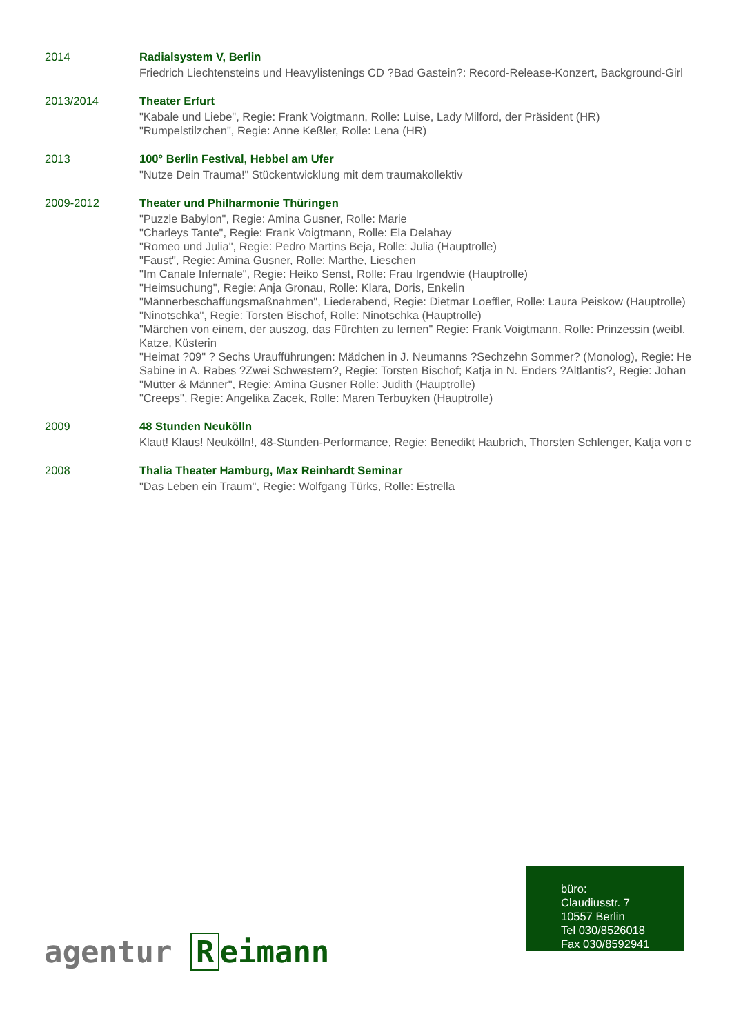2014 Radialsystem V, Berlin
Friedrich Liechtensteins und Heavylistenings CD ?Bad Gastein?: Record-Release-Konzert, Background-Girl
2013/2014 Theater Erfurt
"Kabale und Liebe", Regie: Frank Voigtmann, Rolle: Luise, Lady Milford, der Präsident (HR)
"Rumpelstilzchen", Regie: Anne Keßler, Rolle: Lena (HR)
2013 100° Berlin Festival, Hebbel am Ufer
"Nutze Dein Trauma!" Stückentwicklung mit dem traumakollektiv
2009-2012 Theater und Philharmonie Thüringen
"Puzzle Babylon", Regie: Amina Gusner, Rolle: Marie
"Charleys Tante", Regie: Frank Voigtmann, Rolle: Ela Delahay
"Romeo und Julia", Regie: Pedro Martins Beja, Rolle: Julia (Hauptrolle)
"Faust", Regie: Amina Gusner, Rolle: Marthe, Lieschen
"Im Canale Infernale", Regie: Heiko Senst, Rolle: Frau Irgendwie (Hauptrolle)
"Heimsuchung", Regie: Anja Gronau, Rolle: Klara, Doris, Enkelin
"Männerbeschaffungsmaßnahmen", Liederabend, Regie: Dietmar Loeffler, Rolle: Laura Peiskow (Hauptrolle)
"Ninotschka", Regie: Torsten Bischof, Rolle: Ninotschka (Hauptrolle)
"Märchen von einem, der auszog, das Fürchten zu lernen" Regie: Frank Voigtmann, Rolle: Prinzessin (weibl.
Katze, Küsterin
"Heimat ?09" ? Sechs Uraufführungen: Mädchen in J. Neumanns ?Sechzehn Sommer? (Monolog), Regie: He
Sabine in A. Rabes ?Zwei Schwestern?, Regie: Torsten Bischof; Katja in N. Enders ?Altlantis?, Regie: Johan
"Mütter & Männer", Regie: Amina Gusner Rolle: Judith (Hauptrolle)
"Creeps", Regie: Angelika Zacek, Rolle: Maren Terbuyken (Hauptrolle)
2009 48 Stunden Neukölln
Klaut! Klaus! Neukölln!, 48-Stunden-Performance, Regie: Benedikt Haubrich, Thorsten Schlenger, Katja von c
2008 Thalia Theater Hamburg, Max Reinhardt Seminar
"Das Leben ein Traum", Regie: Wolfgang Türks, Rolle: Estrella
büro:
Claudiusstr. 7
10557 Berlin
Tel 030/8526018
Fax 030/8592941
agentur R eimann